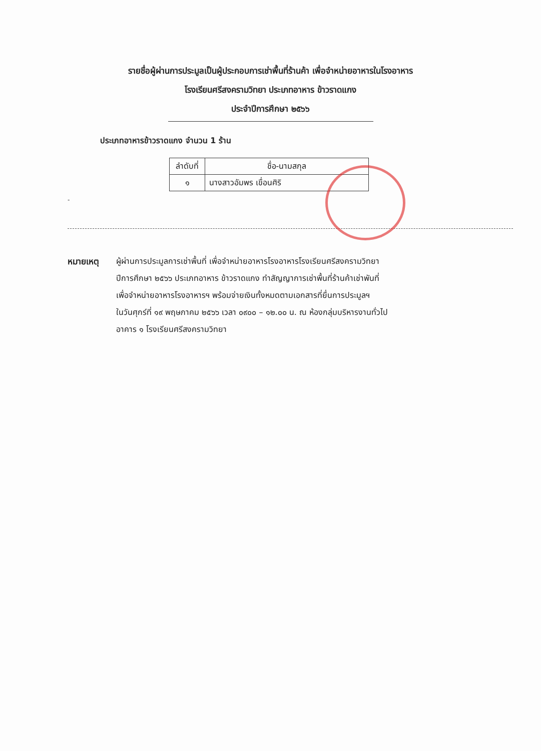รายชื่อผู้ผ่านการประมูลเป็นผู้ประกอบการเช่าพื้นที่ร้านค้า เพื่อจำหน่ายอาหารในโรงอาหาร
โรงเรียนศรีสงครามวิทยา ประเภทอาหาร ข้าวราดแกง
ประจำปีการศึกษา ๒๕๖๖
ประเภทอาหารข้าวราดแกง จำนวน 1 ร้าน
| ลำดับที่ | ชื่อ-นามสกุล |
| --- | --- |
| ๑ | นางสาวอัมพร เขื่อนศิริ |
-
หมายเหตุ ผู้ผ่านการประมูลการเช่าพื้นที่ เพื่อจำหน่ายอาหารโรงอาหารโรงเรียนศรีสงครามวิทยา
ปีการศึกษา ๒๕๖๖ ประเภทอาหาร ข้าวราดแกง ทำสัญญาการเช่าพื้นที่ร้านค้าเช่าพันที่
เพื่อจำหน่ายอาหารโรงอาหารฯ พร้อมจ่ายเงินทั้งหมดตามเอกสารที่ยื่นการประมูลฯ
ในวันศุกร์ที่ ๑๙ พฤษภาคม ๒๕๖๖ เวลา ๐๙๐๐ – ๑๒.๐๐ น. ณ ห้องกลุ่มบริหารงานทั่วไป
อาคาร ๑ โรงเรียนศรีสงครามวิทยา